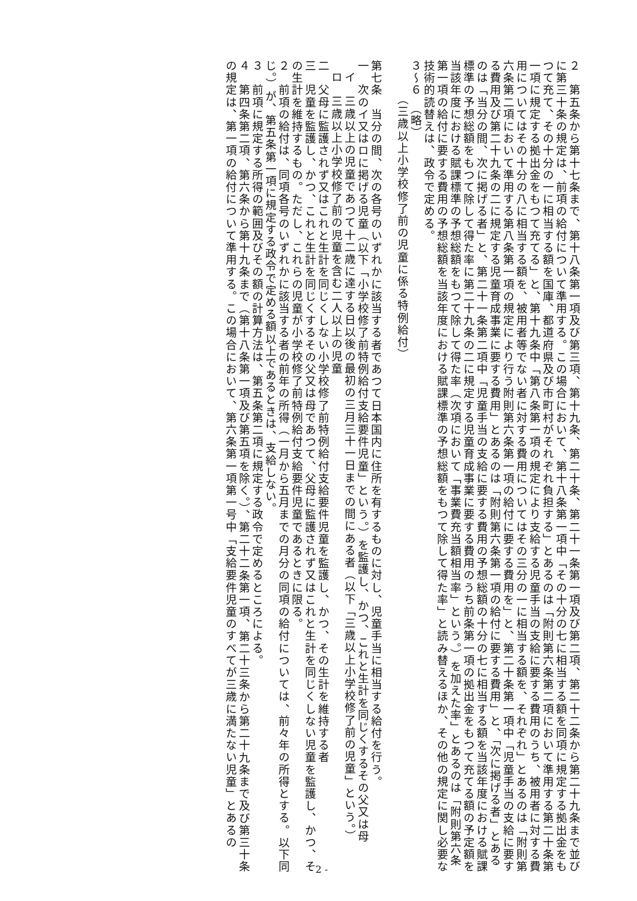２　第五条から第十七条まで、第十八条第一項及び第三項、第十九条、第二十条、第二十一条第一項及び第二項、第二十二条から第二十九条まで並びに第三十条の規定は、前項の給付について準用する。この場合において、第十八条第一項中「その十分の七に相当する額を同項に規定する拠出金をもつて充て、その十分の一に相当する額を国庫、都道府県及び市町村がそれぞれ負担する」とあるのは「附則第六条第二項において準用する第二十条第一項に規定する拠出金をもつて充てる」と、第十九条中「第八条第一項の規定により支給する児童手当の支給に要する費用のうち、被用者に対する費用についてはその十分の八に相当する額を、被用者等でない者に対する費用についてはその三分の一に相当する額を、それぞれ」とあるのは「附則第六条第二項において準用する第八条第一項の規定により行う附則第六条第一項の給付に要する費用を」と、第二十条第一項中「児童手当の支給に要する費用及び第二十九条の二に規定する児童育成事業に要する費用」とあるのは「附則第六条第一項の給付に要する費用」と、「次に掲げる者」とあるのは「当分の間、次に掲げる者」と、第二十一条第二項中「児童手当の支給に要する費用の予想総額の十分の七に相当する額を当該年度における賦課標準の予想総額をもつて除して得た率に第二十九条の二に規定する児童育成事業に要する費用のうち前条第一項の拠出金をもつて充てる額の予定額を当該年度における賦課標準の予想総額をもつて除して得た率（次項において「事業費充当額相当率」という。）を加えた率」とあるのは「附則第六条第一項の給付に要する費用の予想総額を当該年度における賦課標準の予想総額をもつて除して得た率」と読み替えるほか、その他の規定に関し必要な技術的読替えは、政令で定める。
３～６　（略）
（三歳以上小学校修了前の児童に係る特例給付）
第七条　当分の間、次の各号のいずれかに該当する者であつて日本国内に住所を有するものに対し、児童手当に相当する給付を行う。
一　次のイ又はロに掲げる児童（以下「小学校修了前特例給付支給要件児童」という。）を監護し、かつ、これと生計を同じくするその父又は母
イ　三歳以上の児童であつて十二歳に達する日以後の最初の三月三十一日までの間にある者（以下「三歳以上小学校修了前の児童」という。）
ロ　三歳以上小学校修了前の児童を含む二人以上の児童
二　父母に監護されず又はこれと生計を同じくしない小学校修了前特例給付支給要件児童を監護し、かつ、その生計を維持する者
三　児童を監護し、かつ、これと生計を同じくするその父又は母であつて、父母に監護されず又はこれと生計を同じくしない児童を監護し、かつ、その生計を維持するもの。ただし、これらの児童が小学校修了前特例給付支給要件児童であるときに限る。
２　前項の給付は、同項各号のいずれかに該当する者の前年の所得（一月から五月までの月分の同項の給付については、前々年の所得とする。以下同じ。）が、第五条第一項に規定する政令で定める額以上であるときは、支給しない。
３　前項に規定する所得の範囲及びその額の計算方法は、第五条第二項に規定する政令で定めるところによる。
４　第四条第二項、第六条から第十九条まで（第十八条第一項及び第五項を除く。）、第二十二条第一項、第二十三条から第二十九条まで及び第三十条の規定は、第一項の給付について準用する。この場合において、第六条第一項第一号中「支給要件児童のすべてが三歳に満たない児童」とあるの
- 2 -